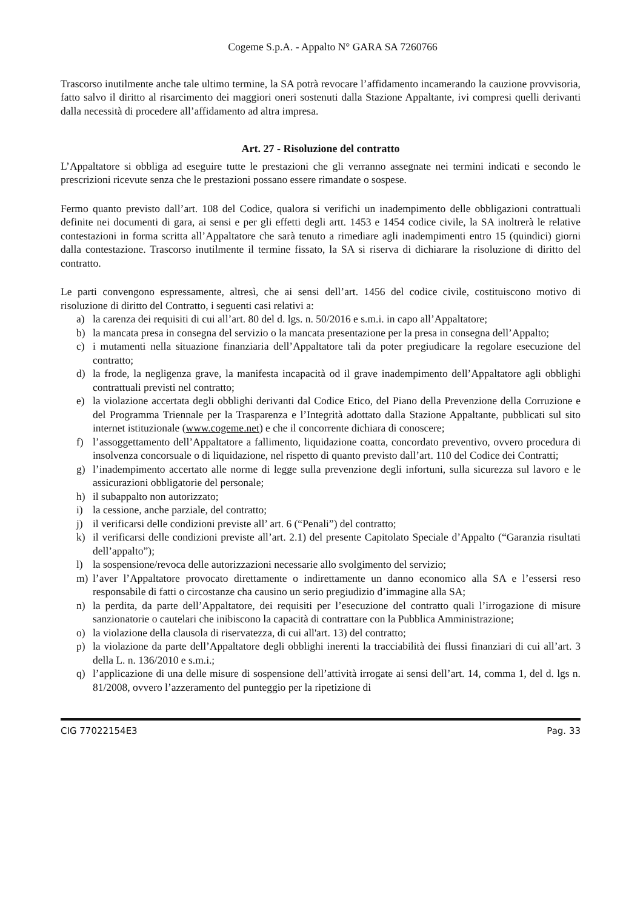Cogeme S.p.A. - Appalto N° GARA SA 7260766
Trascorso inutilmente anche tale ultimo termine, la SA potrà revocare l’affidamento incamerando la cauzione provvisoria, fatto salvo il diritto al risarcimento dei maggiori oneri sostenuti dalla Stazione Appaltante, ivi compresi quelli derivanti dalla necessità di procedere all’affidamento ad altra impresa.
Art. 27 - Risoluzione del contratto
L’Appaltatore si obbliga ad eseguire tutte le prestazioni che gli verranno assegnate nei termini indicati e secondo le prescrizioni ricevute senza che le prestazioni possano essere rimandate o sospese.
Fermo quanto previsto dall’art. 108 del Codice, qualora si verifichi un inadempimento delle obbligazioni contrattuali definite nei documenti di gara, ai sensi e per gli effetti degli artt. 1453 e 1454 codice civile, la SA inoltrerà le relative contestazioni in forma scritta all’Appaltatore che sarà tenuto a rimediare agli inadempimenti entro 15 (quindici) giorni dalla contestazione. Trascorso inutilmente il termine fissato, la SA si riserva di dichiarare la risoluzione di diritto del contratto.
Le parti convengono espressamente, altresì, che ai sensi dell’art. 1456 del codice civile, costituiscono motivo di risoluzione di diritto del Contratto, i seguenti casi relativi a:
a) la carenza dei requisiti di cui all’art. 80 del d. lgs. n. 50/2016 e s.m.i. in capo all’Appaltatore;
b) la mancata presa in consegna del servizio o la mancata presentazione per la presa in consegna dell’Appalto;
c) i mutamenti nella situazione finanziaria dell’Appaltatore tali da poter pregiudicare la regolare esecuzione del contratto;
d) la frode, la negligenza grave, la manifesta incapacità od il grave inadempimento dell’Appaltatore agli obblighi contrattuali previsti nel contratto;
e) la violazione accertata degli obblighi derivanti dal Codice Etico, del Piano della Prevenzione della Corruzione e del Programma Triennale per la Trasparenza e l’Integrità adottato dalla Stazione Appaltante, pubblicati sul sito internet istituzionale (www.cogeme.net) e che il concorrente dichiara di conoscere;
f) l’assoggettamento dell’Appaltatore a fallimento, liquidazione coatta, concordato preventivo, ovvero procedura di insolvenza concorsuale o di liquidazione, nel rispetto di quanto previsto dall’art. 110 del Codice dei Contratti;
g) l’inadempimento accertato alle norme di legge sulla prevenzione degli infortuni, sulla sicurezza sul lavoro e le assicurazioni obbligatorie del personale;
h) il subappalto non autorizzato;
i) la cessione, anche parziale, del contratto;
j) il verificarsi delle condizioni previste all’ art. 6 (“Penali”) del contratto;
k) il verificarsi delle condizioni previste all’art. 2.1) del presente Capitolato Speciale d’Appalto (“Garanzia risultati dell’appalto”);
l) la sospensione/revoca delle autorizzazioni necessarie allo svolgimento del servizio;
m) l’aver l’Appaltatore provocato direttamente o indirettamente un danno economico alla SA e l’essersi reso responsabile di fatti o circostanze cha causino un serio pregiudizio d’immagine alla SA;
n) la perdita, da parte dell’Appaltatore, dei requisiti per l’esecuzione del contratto quali l’irrogazione di misure sanzionatorie o cautelari che inibiscono la capacità di contrattare con la Pubblica Amministrazione;
o) la violazione della clausola di riservatezza, di cui all'art. 13) del contratto;
p) la violazione da parte dell’Appaltatore degli obblighi inerenti la tracciabilità dei flussi finanziari di cui all’art. 3 della L. n. 136/2010 e s.m.i.;
q) l’applicazione di una delle misure di sospensione dell’attività irrogate ai sensi dell’art. 14, comma 1, del d. lgs n. 81/2008, ovvero l’azzeramento del punteggio per la ripetizione di
CIG 77022154E3 Pag. 33